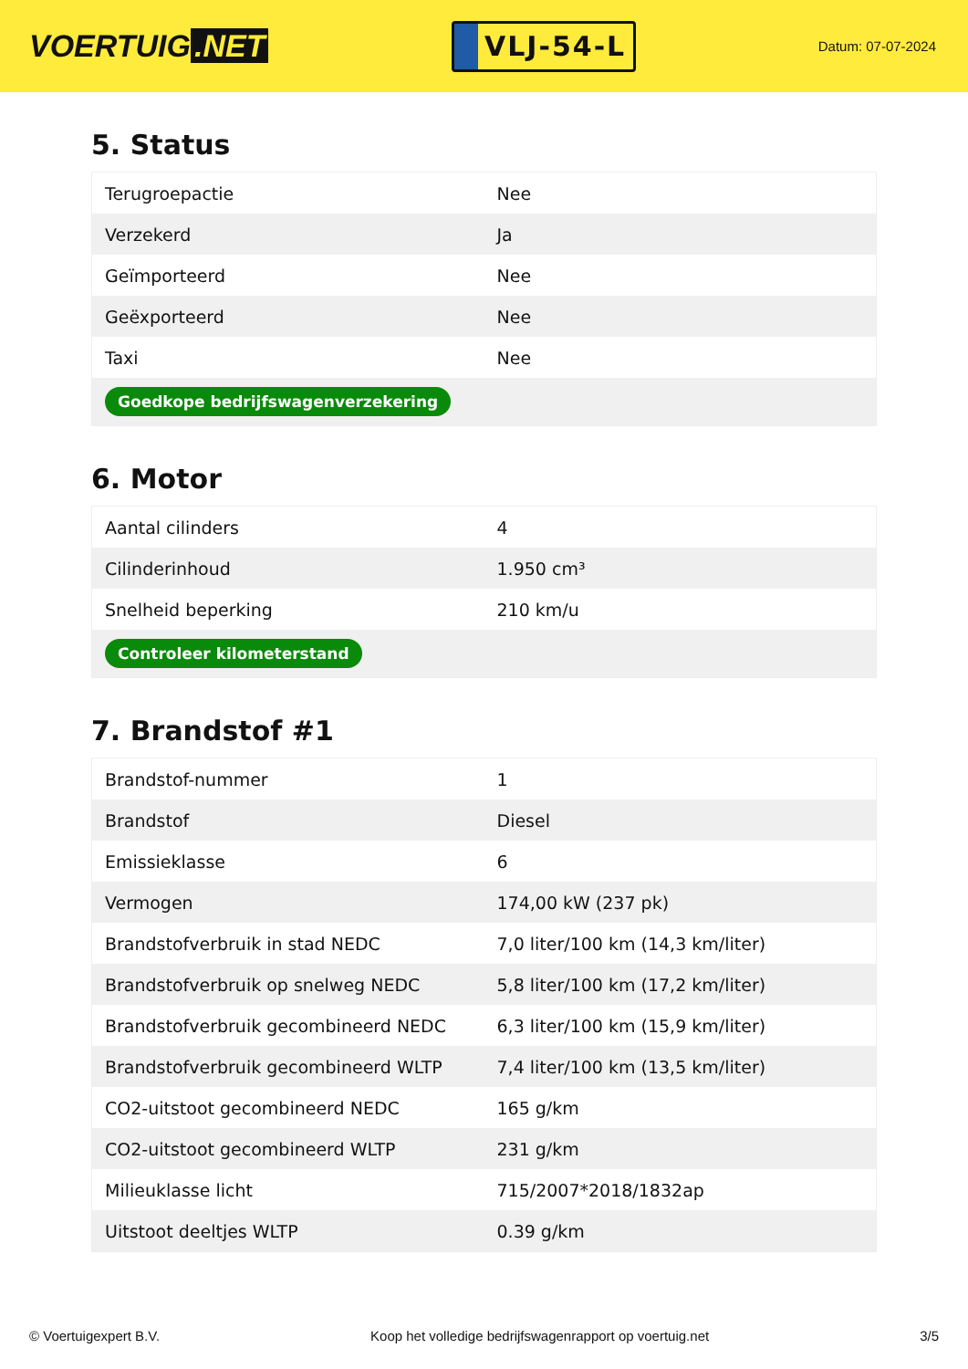VOERTUIG.NET
VLJ-54-L
Datum: 07-07-2024
5. Status
| Terugroepactie | Nee |
| Verzekerd | Ja |
| Geïmporteerd | Nee |
| Geëxporteerd | Nee |
| Taxi | Nee |
| Goedkope bedrijfswagenverzekering | |
6. Motor
| Aantal cilinders | 4 |
| Cilinderinhoud | 1.950 cm³ |
| Snelheid beperking | 210 km/u |
| Controleer kilometerstand | |
7. Brandstof #1
| Brandstof-nummer | 1 |
| Brandstof | Diesel |
| Emissieklasse | 6 |
| Vermogen | 174,00 kW (237 pk) |
| Brandstofverbruik in stad NEDC | 7,0 liter/100 km (14,3 km/liter) |
| Brandstofverbruik op snelweg NEDC | 5,8 liter/100 km (17,2 km/liter) |
| Brandstofverbruik gecombineerd NEDC | 6,3 liter/100 km (15,9 km/liter) |
| Brandstofverbruik gecombineerd WLTP | 7,4 liter/100 km (13,5 km/liter) |
| CO2-uitstoot gecombineerd NEDC | 165 g/km |
| CO2-uitstoot gecombineerd WLTP | 231 g/km |
| Milieuklasse licht | 715/2007*2018/1832ap |
| Uitstoot deeltjes WLTP | 0.39 g/km |
© Voertuigexpert B.V. Koop het volledige bedrijfswagenrapport op voertuig.net 3/5